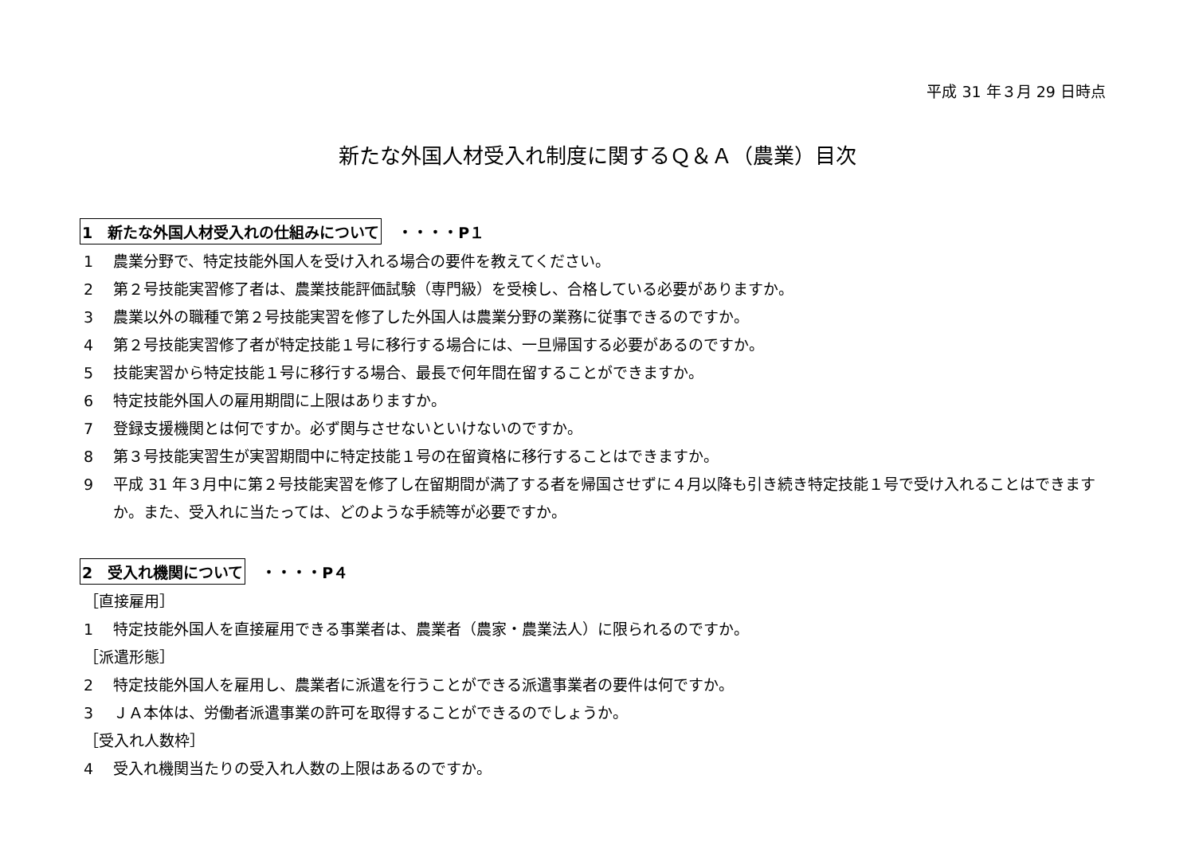平成 31 年３月 29 日時点
新たな外国人材受入れ制度に関するＱ＆Ａ（農業）目次
1　新たな外国人材受入れの仕組みについて ・・・・P１
1　 農業分野で、特定技能外国人を受け入れる場合の要件を教えてください。
2　 第２号技能実習修了者は、農業技能評価試験（専門級）を受検し、合格している必要がありますか。
3　 農業以外の職種で第２号技能実習を修了した外国人は農業分野の業務に従事できるのですか。
4　 第２号技能実習修了者が特定技能１号に移行する場合には、一旦帰国する必要があるのですか。
5　 技能実習から特定技能１号に移行する場合、最長で何年間在留することができますか。
6　 特定技能外国人の雇用期間に上限はありますか。
7　 登録支援機関とは何ですか。必ず関与させないといけないのですか。
8　 第３号技能実習生が実習期間中に特定技能１号の在留資格に移行することはできますか。
9　 平成 31 年３月中に第２号技能実習を修了し在留期間が満了する者を帰国させずに４月以降も引き続き特定技能１号で受け入れることはできますか。また、受入れに当たっては、どのような手続等が必要ですか。
2　受入れ機関について ・・・・P４
［直接雇用］
1　 特定技能外国人を直接雇用できる事業者は、農業者（農家・農業法人）に限られるのですか。
［派遣形態］
2　 特定技能外国人を雇用し、農業者に派遣を行うことができる派遣事業者の要件は何ですか。
3　 ＪＡ本体は、労働者派遣事業の許可を取得することができるのでしょうか。
［受入れ人数枠］
4　 受入れ機関当たりの受入れ人数の上限はあるのですか。